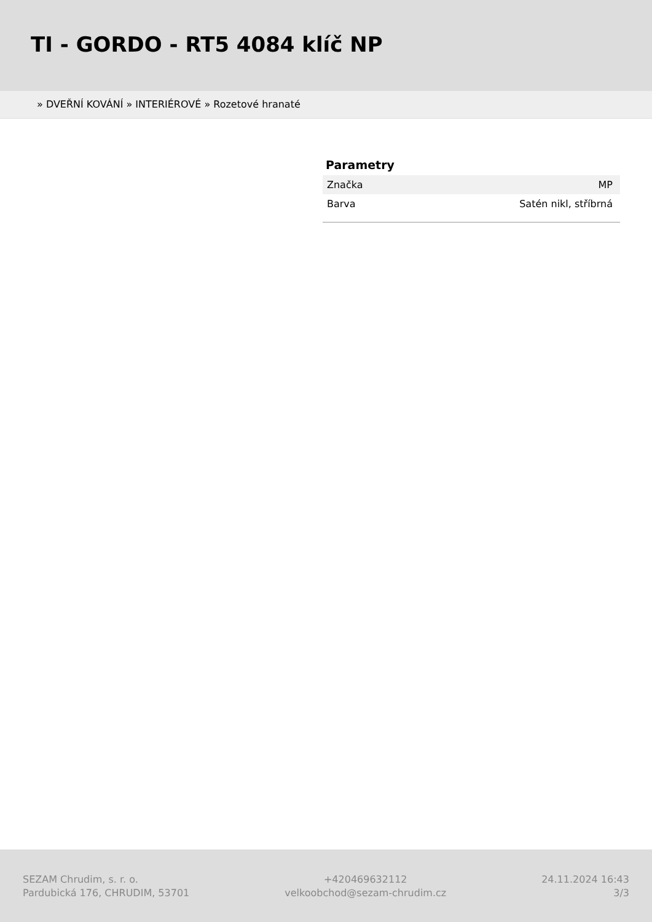TI - GORDO - RT5 4084 klíč NP
» DVEŘNÍ KOVÁNÍ » INTERIÉROVÉ » Rozetové hranaté
Parametry
| Značka | MP |
| Barva | Satén nikl, stříbrná |
SEZAM Chrudim, s. r. o.
Pardubická 176, CHRUDIM, 53701
+420469632112
velkoobchod@sezam-chrudim.cz
24.11.2024 16:43
3/3